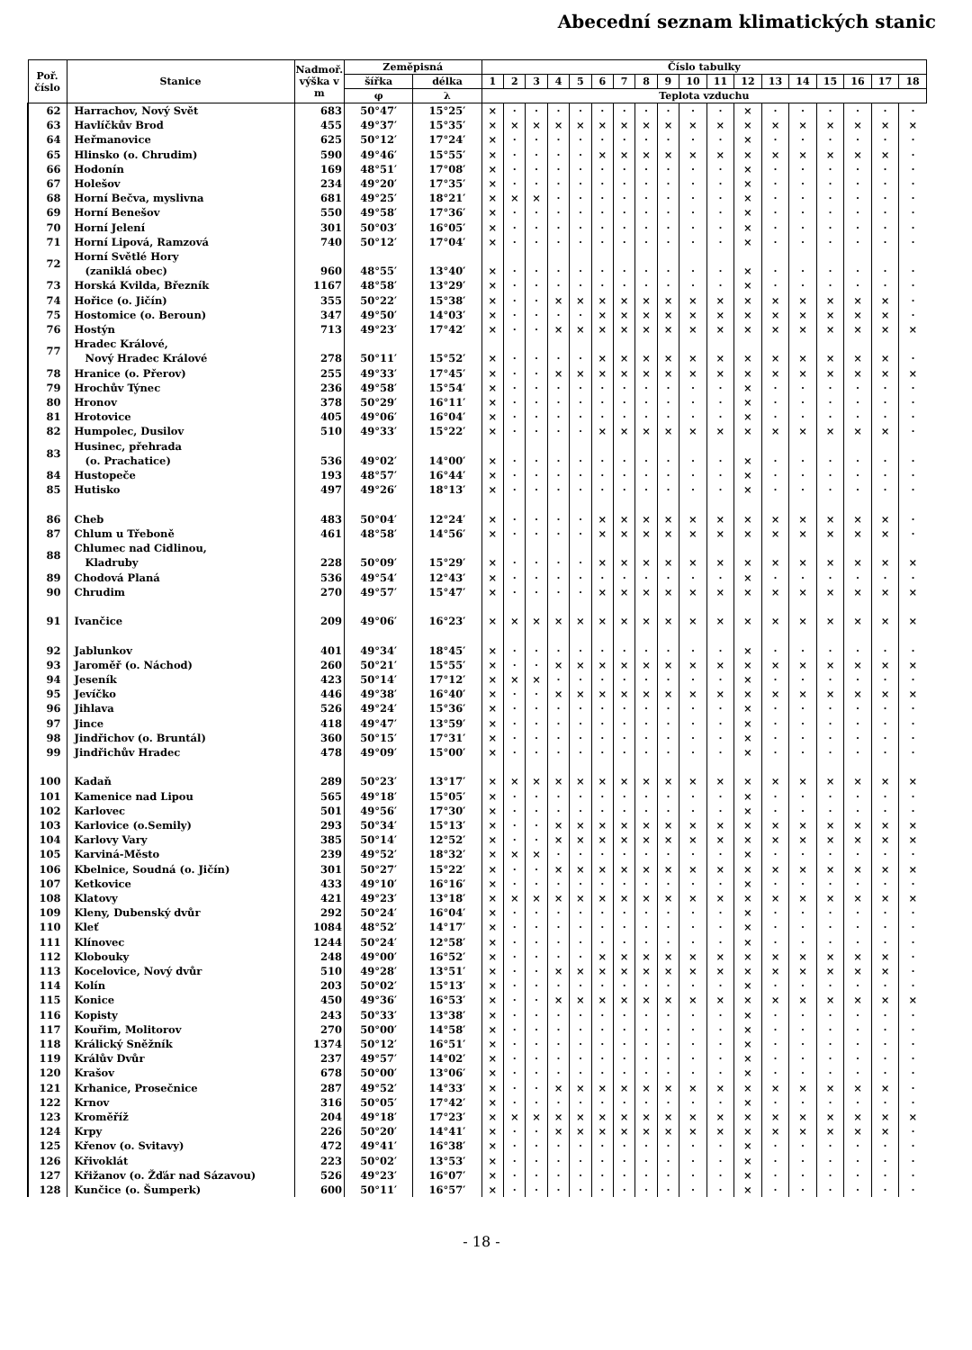Abecední seznam klimatických stanic
| Poř. číslo | Stanice | Nadmoř. výška v m | Zeměpisná | | Číslo tabulky | | | | | | | | | | | | | | | | | |
| --- | --- | --- | --- | --- | --- | --- | --- | --- | --- | --- | --- | --- | --- | --- | --- | --- | --- | --- | --- | --- | --- | --- |
| | | | šířka | délka | 1 | 2 | 3 | 4 | 5 | 6 | 7 | 8 | 9 | 10 | 11 | 12 | 13 | 14 | 15 | 16 | 17 | 18 |
| | | | φ | λ | Teplota vzduchu | | | | | | | | | | | | | | | | | |
| 62 | Harrachov, Nový Svět | 683 | 50°47′ | 15°25′ | × | · | · | · | · | · | · | · | · | · | · | × | · | · | · | · | · | · |
| 63 | Havlíčkův Brod | 455 | 49°37′ | 15°35′ | × | × | × | × | × | × | × | × | × | × | × | × | × | × | × | × | × | × |
| 64 | Heřmanovice | 625 | 50°12′ | 17°24′ | × | · | · | · | · | · | · | · | · | · | · | × | · | · | · | · | · | · |
| 65 | Hlinsko (o. Chrudim) | 590 | 49°46′ | 15°55′ | × | · | · | · | · | × | × | × | × | × | × | × | × | × | × | × | × | · |
| 66 | Hodonín | 169 | 48°51′ | 17°08′ | × | · | · | · | · | · | · | · | · | · | · | × | · | · | · | · | · | · |
| 67 | Holešov | 234 | 49°20′ | 17°35′ | × | · | · | · | · | · | · | · | · | · | · | × | · | · | · | · | · | · |
| 68 | Horní Bečva, myslivna | 681 | 49°25′ | 18°21′ | × | × | × | · | · | · | · | · | · | · | · | × | · | · | · | · | · | · |
| 69 | Horní Benešov | 550 | 49°58′ | 17°36′ | × | · | · | · | · | · | · | · | · | · | · | × | · | · | · | · | · | · |
| 70 | Horní Jelení | 301 | 50°03′ | 16°05′ | × | · | · | · | · | · | · | · | · | · | · | × | · | · | · | · | · | · |
| 71 | Horní Lipová, Ramzová | 740 | 50°12′ | 17°04′ | × | · | · | · | · | · | · | · | · | · | · | × | · | · | · | · | · | · |
| 72 | Horní Světlé Hory (zaniklá obec) | 960 | 48°55′ | 13°40′ | × | · | · | · | · | · | · | · | · | · | · | × | · | · | · | · | · | · |
| 73 | Horská Kvilda, Březník | 1167 | 48°58′ | 13°29′ | × | · | · | · | · | · | · | · | · | · | · | × | · | · | · | · | · | · |
| 74 | Hořice (o. Jičín) | 355 | 50°22′ | 15°38′ | × | · | · | × | × | × | × | × | × | × | × | × | × | × | × | × | × | · |
| 75 | Hostomice (o. Beroun) | 347 | 49°50′ | 14°03′ | × | · | · | · | · | × | × | × | × | × | × | × | × | × | × | × | × | · |
| 76 | Hostýn | 713 | 49°23′ | 17°42′ | × | · | · | × | × | × | × | × | × | × | × | × | × | × | × | × | × | × |
| 77 | Hradec Králové, Nový Hradec Králové | 278 | 50°11′ | 15°52′ | × | · | · | · | · | × | × | × | × | × | × | × | × | × | × | × | × | · |
| 78 | Hranice (o. Přerov) | 255 | 49°33′ | 17°45′ | × | · | · | × | × | × | × | × | × | × | × | × | × | × | × | × | × | × |
| 79 | Hrochův Týnec | 236 | 49°58′ | 15°54′ | × | · | · | · | · | · | · | · | · | · | · | × | · | · | · | · | · | · |
| 80 | Hronov | 378 | 50°29′ | 16°11′ | × | · | · | · | · | · | · | · | · | · | · | × | · | · | · | · | · | · |
| 81 | Hrotovice | 405 | 49°06′ | 16°04′ | × | · | · | · | · | · | · | · | · | · | · | × | · | · | · | · | · | · |
| 82 | Humpolec, Dusilov | 510 | 49°33′ | 15°22′ | × | · | · | · | · | × | × | × | × | × | × | × | × | × | × | × | × | · |
| 83 | Husinec, přehrada (o. Prachatice) | 536 | 49°02′ | 14°00′ | × | · | · | · | · | · | · | · | · | · | · | × | · | · | · | · | · | · |
| 84 | Hustopeče | 193 | 48°57′ | 16°44′ | × | · | · | · | · | · | · | · | · | · | · | × | · | · | · | · | · | · |
| 85 | Hutisko | 497 | 49°26′ | 18°13′ | × | · | · | · | · | · | · | · | · | · | · | × | · | · | · | · | · | · |
| 86 | Cheb | 483 | 50°04′ | 12°24′ | × | · | · | · | · | × | × | × | × | × | × | × | × | × | × | × | × | · |
| 87 | Chlum u Třeboně | 461 | 48°58′ | 14°56′ | × | · | · | · | · | × | × | × | × | × | × | × | × | × | × | × | × | · |
| 88 | Chlumec nad Cidlinou, Kladruby | 228 | 50°09′ | 15°29′ | × | · | · | · | · | × | × | × | × | × | × | × | × | × | × | × | × | × |
| 89 | Chodová Planá | 536 | 49°54′ | 12°43′ | × | · | · | · | · | · | · | · | · | · | · | × | · | · | · | · | · | · |
| 90 | Chrudim | 270 | 49°57′ | 15°47′ | × | · | · | · | · | × | × | × | × | × | × | × | × | × | × | × | × | × |
| 91 | Ivančice | 209 | 49°06′ | 16°23′ | × | × | × | × | × | × | × | × | × | × | × | × | × | × | × | × | × | × |
| 92 | Jablunkov | 401 | 49°34′ | 18°45′ | × | · | · | · | · | · | · | · | · | · | · | × | · | · | · | · | · | · |
| 93 | Jaroměř (o. Náchod) | 260 | 50°21′ | 15°55′ | × | · | · | × | × | × | × | × | × | × | × | × | × | × | × | × | × | × |
| 94 | Jeseník | 423 | 50°14′ | 17°12′ | × | × | × | · | · | · | · | · | · | · | · | × | · | · | · | · | · | · |
| 95 | Jevíčko | 446 | 49°38′ | 16°40′ | × | · | · | × | × | × | × | × | × | × | × | × | × | × | × | × | × | × |
| 96 | Jihlava | 526 | 49°24′ | 15°36′ | × | · | · | · | · | · | · | · | · | · | · | × | · | · | · | · | · | · |
| 97 | Jince | 418 | 49°47′ | 13°59′ | × | · | · | · | · | · | · | · | · | · | · | × | · | · | · | · | · | · |
| 98 | Jindřichov (o. Bruntál) | 360 | 50°15′ | 17°31′ | × | · | · | · | · | · | · | · | · | · | · | × | · | · | · | · | · | · |
| 99 | Jindřichův Hradec | 478 | 49°09′ | 15°00′ | × | · | · | · | · | · | · | · | · | · | · | × | · | · | · | · | · | · |
| 100 | Kadaň | 289 | 50°23′ | 13°17′ | × | × | × | × | × | × | × | × | × | × | × | × | × | × | × | × | × | × |
| 101 | Kamenice nad Lipou | 565 | 49°18′ | 15°05′ | × | · | · | · | · | · | · | · | · | · | · | × | · | · | · | · | · | · |
| 102 | Karlovec | 501 | 49°56′ | 17°30′ | × | · | · | · | · | · | · | · | · | · | · | × | · | · | · | · | · | · |
| 103 | Karlovice (o.Semily) | 293 | 50°34′ | 15°13′ | × | · | · | × | × | × | × | × | × | × | × | × | × | × | × | × | × | × |
| 104 | Karlovy Vary | 385 | 50°14′ | 12°52′ | × | · | · | × | × | × | × | × | × | × | × | × | × | × | × | × | × | × |
| 105 | Karviná-Město | 239 | 49°52′ | 18°32′ | × | × | × | · | · | · | · | · | · | · | · | × | · | · | · | · | · | · |
| 106 | Kbelnice, Soudná (o. Jičín) | 301 | 50°27′ | 15°22′ | × | · | · | × | × | × | × | × | × | × | × | × | × | × | × | × | × | × |
| 107 | Ketkovice | 433 | 49°10′ | 16°16′ | × | · | · | · | · | · | · | · | · | · | · | × | · | · | · | · | · | · |
| 108 | Klatovy | 421 | 49°23′ | 13°18′ | × | × | × | × | × | × | × | × | × | × | × | × | × | × | × | × | × | × |
| 109 | Kleny, Dubenský dvůr | 292 | 50°24′ | 16°04′ | × | · | · | · | · | · | · | · | · | · | · | × | · | · | · | · | · | · |
| 110 | Kleť | 1084 | 48°52′ | 14°17′ | × | · | · | · | · | · | · | · | · | · | · | × | · | · | · | · | · | · |
| 111 | Klínovec | 1244 | 50°24′ | 12°58′ | × | · | · | · | · | · | · | · | · | · | · | × | · | · | · | · | · | · |
| 112 | Klobouky | 248 | 49°00′ | 16°52′ | × | · | · | · | · | × | × | × | × | × | × | × | × | × | × | × | × | · |
| 113 | Kocelovice, Nový dvůr | 510 | 49°28′ | 13°51′ | × | · | · | × | × | × | × | × | × | × | × | × | × | × | × | × | × | · |
| 114 | Kolín | 203 | 50°02′ | 15°13′ | × | · | · | · | · | · | · | · | · | · | · | × | · | · | · | · | · | · |
| 115 | Konice | 450 | 49°36′ | 16°53′ | × | · | · | × | × | × | × | × | × | × | × | × | × | × | × | × | × | × |
| 116 | Kopisty | 243 | 50°33′ | 13°38′ | × | · | · | · | · | · | · | · | · | · | · | × | · | · | · | · | · | · |
| 117 | Kouřim, Molitorov | 270 | 50°00′ | 14°58′ | × | · | · | · | · | · | · | · | · | · | · | × | · | · | · | · | · | · |
| 118 | Králický Sněžník | 1374 | 50°12′ | 16°51′ | × | · | · | · | · | · | · | · | · | · | · | × | · | · | · | · | · | · |
| 119 | Králův Dvůr | 237 | 49°57′ | 14°02′ | × | · | · | · | · | · | · | · | · | · | · | × | · | · | · | · | · | · |
| 120 | Krašov | 678 | 50°00′ | 13°06′ | × | · | · | · | · | · | · | · | · | · | · | × | · | · | · | · | · | · |
| 121 | Krhanice, Prosečnice | 287 | 49°52′ | 14°33′ | × | · | · | × | × | × | × | × | × | × | × | × | × | × | × | × | × | · |
| 122 | Krnov | 316 | 50°05′ | 17°42′ | × | · | · | · | · | · | · | · | · | · | · | × | · | · | · | · | · | · |
| 123 | Kroměříž | 204 | 49°18′ | 17°23′ | × | × | × | × | × | × | × | × | × | × | × | × | × | × | × | × | × | × |
| 124 | Krpy | 226 | 50°20′ | 14°41′ | × | · | · | × | × | × | × | × | × | × | × | × | × | × | × | × | × | · |
| 125 | Křenov (o. Svitavy) | 472 | 49°41′ | 16°38′ | × | · | · | · | · | · | · | · | · | · | · | × | · | · | · | · | · | · |
| 126 | Křivoklát | 223 | 50°02′ | 13°53′ | × | · | · | · | · | · | · | · | · | · | · | × | · | · | · | · | · | · |
| 127 | Křižanov (o. Žďár nad Sázavou) | 526 | 49°23′ | 16°07′ | × | · | · | · | · | · | · | · | · | · | · | × | · | · | · | · | · | · |
| 128 | Kunčice (o. Šumperk) | 600 | 50°11′ | 16°57′ | × | · | · | · | · | · | · | · | · | · | · | × | · | · | · | · | · | · |
- 18 -